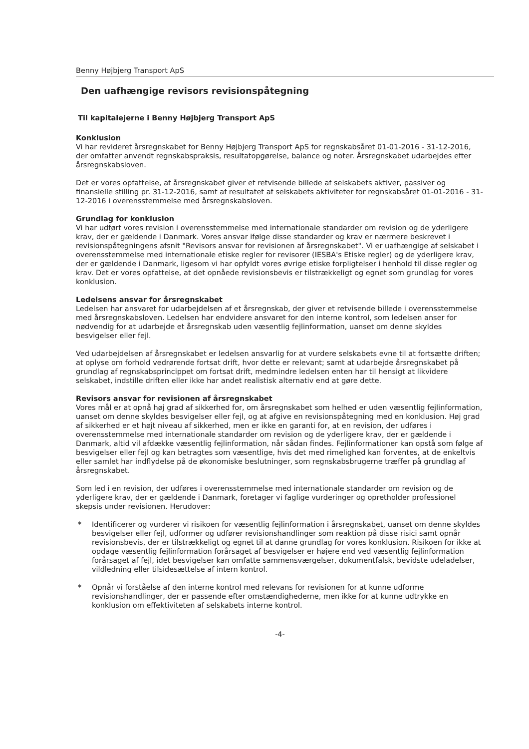Benny Højbjerg Transport ApS
Den uafhængige revisors revisionspåtegning
Til kapitalejerne i Benny Højbjerg Transport ApS
Konklusion
Vi har revideret årsregnskabet for Benny Højbjerg Transport ApS for regnskabsåret 01-01-2016 - 31-12-2016, der omfatter anvendt regnskabspraksis, resultatopgørelse, balance og noter. Årsregnskabet udarbejdes efter årsregnskabsloven.
Det er vores opfattelse, at årsregnskabet giver et retvisende billede af selskabets aktiver, passiver og finansielle stilling pr. 31-12-2016, samt af resultatet af selskabets aktiviteter for regnskabsåret 01-01-2016 - 31-12-2016 i overensstemmelse med årsregnskabsloven.
Grundlag for konklusion
Vi har udført vores revision i overensstemmelse med internationale standarder om revision og de yderligere krav, der er gældende i Danmark. Vores ansvar ifølge disse standarder og krav er nærmere beskrevet i revisionspåtegningens afsnit "Revisors ansvar for revisionen af årsregnskabet". Vi er uafhængige af selskabet i overensstemmelse med internationale etiske regler for revisorer (IESBA's Etiske regler) og de yderligere krav, der er gældende i Danmark, ligesom vi har opfyldt vores øvrige etiske forpligtelser i henhold til disse regler og krav. Det er vores opfattelse, at det opnåede revisionsbevis er tilstrækkeligt og egnet som grundlag for vores konklusion.
Ledelsens ansvar for årsregnskabet
Ledelsen har ansvaret for udarbejdelsen af et årsregnskab, der giver et retvisende billede i overensstemmelse med årsregnskabsloven. Ledelsen har endvidere ansvaret for den interne kontrol, som ledelsen anser for nødvendig for at udarbejde et årsregnskab uden væsentlig fejlinformation, uanset om denne skyldes besvigelser eller fejl.
Ved udarbejdelsen af årsregnskabet er ledelsen ansvarlig for at vurdere selskabets evne til at fortsætte driften; at oplyse om forhold vedrørende fortsat drift, hvor dette er relevant; samt at udarbejde årsregnskabet på grundlag af regnskabsprincippet om fortsat drift, medmindre ledelsen enten har til hensigt at likvidere selskabet, indstille driften eller ikke har andet realistisk alternativ end at gøre dette.
Revisors ansvar for revisionen af årsregnskabet
Vores mål er at opnå høj grad af sikkerhed for, om årsregnskabet som helhed er uden væsentlig fejlinformation, uanset om denne skyldes besvigelser eller fejl, og at afgive en revisionspåtegning med en konklusion. Høj grad af sikkerhed er et højt niveau af sikkerhed, men er ikke en garanti for, at en revision, der udføres i overensstemmelse med internationale standarder om revision og de yderligere krav, der er gældende i Danmark, altid vil afdække væsentlig fejlinformation, når sådan findes. Fejlinformationer kan opstå som følge af besvigelser eller fejl og kan betragtes som væsentlige, hvis det med rimelighed kan forventes, at de enkeltvis eller samlet har indflydelse på de økonomiske beslutninger, som regnskabsbrugerne træffer på grundlag af årsregnskabet.
Som led i en revision, der udføres i overensstemmelse med internationale standarder om revision og de yderligere krav, der er gældende i Danmark, foretager vi faglige vurderinger og opretholder professionel skepsis under revisionen. Herudover:
* Identificerer og vurderer vi risikoen for væsentlig fejlinformation i årsregnskabet, uanset om denne skyldes besvigelser eller fejl, udformer og udfører revisionshandlinger som reaktion på disse risici samt opnår revisionsbevis, der er tilstrækkeligt og egnet til at danne grundlag for vores konklusion. Risikoen for ikke at opdage væsentlig fejlinformation forårsaget af besvigelser er højere end ved væsentlig fejlinformation forårsaget af fejl, idet besvigelser kan omfatte sammensværgelser, dokumentfalsk, bevidste udeladelser, vildledning eller tilsidesættelse af intern kontrol.
* Opnår vi forståelse af den interne kontrol med relevans for revisionen for at kunne udforme revisionshandlinger, der er passende efter omstændighederne, men ikke for at kunne udtrykke en konklusion om effektiviteten af selskabets interne kontrol.
-4-